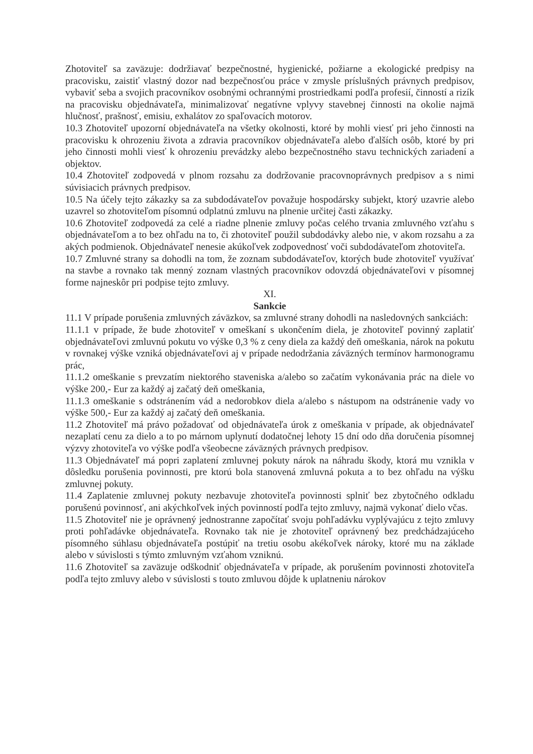Zhotoviteľ sa zaväzuje: dodržiavať bezpečnostné, hygienické, požiarne a ekologické predpisy na pracovisku, zaistiť vlastný dozor nad bezpečnosťou práce v zmysle príslušných právnych predpisov, vybaviť seba a svojich pracovníkov osobnými ochrannými prostriedkami podľa profesií, činností a rizík na pracovisku objednávateľa, minimalizovať negatívne vplyvy stavebnej činnosti na okolie najmä hlučnosť, prašnosť, emisiu, exhalátov zo spaľovacích motorov.
10.3 Zhotoviteľ upozorní objednávateľa na všetky okolnosti, ktoré by mohli viesť pri jeho činnosti na pracovisku k ohrozeniu života a zdravia pracovníkov objednávateľa alebo ďalších osôb, ktoré by pri jeho činnosti mohli viesť k ohrozeniu prevádzky alebo bezpečnostného stavu technických zariadení a objektov.
10.4 Zhotoviteľ zodpovedá v plnom rozsahu za dodržovanie pracovnoprávnych predpisov a s nimi súvisiacich právnych predpisov.
10.5 Na účely tejto zákazky sa za subdodávateľov považuje hospodársky subjekt, ktorý uzavrie alebo uzavrel so zhotoviteľom písomnú odplatnú zmluvu na plnenie určitej časti zákazky.
10.6 Zhotoviteľ zodpovedá za celé a riadne plnenie zmluvy počas celého trvania zmluvného vzťahu s objednávateľom a to bez ohľadu na to, či zhotoviteľ použil subdodávky alebo nie, v akom rozsahu a za akých podmienok. Objednávateľ nenesie akúkoľvek zodpovednosť voči subdodávateľom zhotoviteľa.
10.7 Zmluvné strany sa dohodli na tom, že zoznam subdodávateľov, ktorých bude zhotoviteľ využívať na stavbe a rovnako tak menný zoznam vlastných pracovníkov odovzdá objednávateľovi v písomnej forme najneskôr pri podpise tejto zmluvy.
XI.
Sankcie
11.1 V prípade porušenia zmluvných záväzkov, sa zmluvné strany dohodli na nasledovných sankciách:
11.1.1 v prípade, že bude zhotoviteľ v omeškaní s ukončením diela, je zhotoviteľ povinný zaplatiť objednávateľovi zmluvnú pokutu vo výške 0,3 % z ceny diela za každý deň omeškania, nárok na pokutu v rovnakej výške vzniká objednávateľovi aj v prípade nedodržania záväzných termínov harmonogramu prác,
11.1.2 omeškanie s prevzatím niektorého staveniska a/alebo so začatím vykonávania prác na diele vo výške 200,- Eur za každý aj začatý deň omeškania,
11.1.3 omeškanie s odstránením vád a nedorobkov diela a/alebo s nástupom na odstránenie vady vo výške 500,- Eur za každý aj začatý deň omeškania.
11.2 Zhotoviteľ má právo požadovať od objednávateľa úrok z omeškania v prípade, ak objednávateľ nezaplatí cenu za dielo a to po márnom uplynutí dodatočnej lehoty 15 dní odo dňa doručenia písomnej výzvy zhotoviteľa vo výške podľa všeobecne záväzných právnych predpisov.
11.3 Objednávateľ má popri zaplatení zmluvnej pokuty nárok na náhradu škody, ktorá mu vznikla v dôsledku porušenia povinnosti, pre ktorú bola stanovená zmluvná pokuta a to bez ohľadu na výšku zmluvnej pokuty.
11.4 Zaplatenie zmluvnej pokuty nezbavuje zhotoviteľa povinnosti splniť bez zbytočného odkladu porušenú povinnosť, ani akýchkoľvek iných povinností podľa tejto zmluvy, najmä vykonať dielo včas.
11.5 Zhotoviteľ nie je oprávnený jednostranne započítať svoju pohľadávku vyplývajúcu z tejto zmluvy proti pohľadávke objednávateľa. Rovnako tak nie je zhotoviteľ oprávnený bez predchádzajúceho písomného súhlasu objednávateľa postúpiť na tretiu osobu akékoľvek nároky, ktoré mu na základe alebo v súvislosti s týmto zmluvným vzťahom vzniknú.
11.6 Zhotoviteľ sa zaväzuje odškodniť objednávateľa v prípade, ak porušením povinnosti zhotoviteľa podľa tejto zmluvy alebo v súvislosti s touto zmluvou dôjde k uplatneniu nárokov